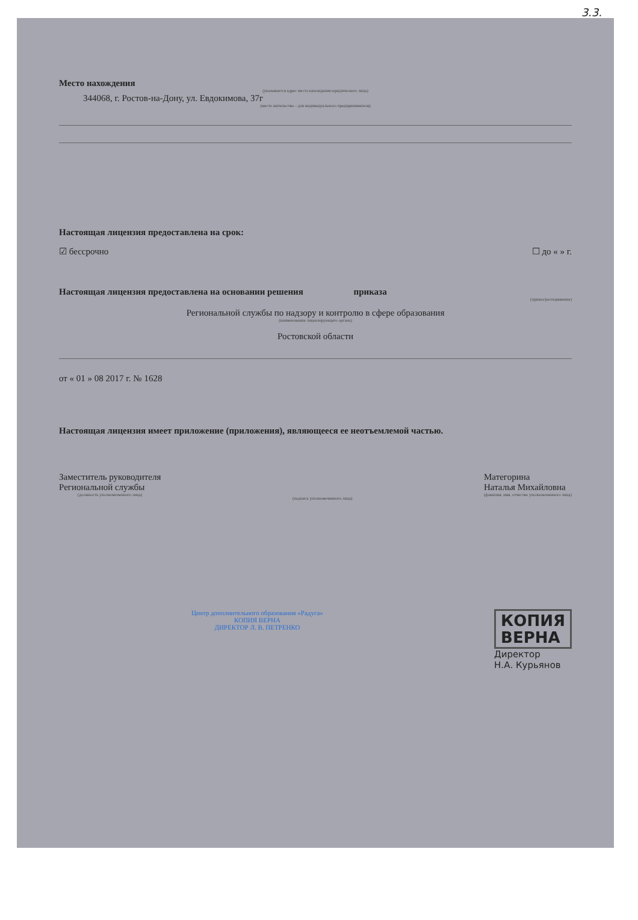3.3.
Место нахождения
(указывается адрес места нахождения юридического лица)
344068, г. Ростов-на-Дону, ул. Евдокимова, 37г
(место жительства – для индивидуального предпринимателя)
Настоящая лицензия предоставлена на срок:
☑ бессрочно ☐ до « » г.
Настоящая лицензия предоставлена на основании решения приказа
(приказ/распоряжение)
Региональной службы по надзору и контролю в сфере образования
(наименование лицензирующего органа)
Ростовской области
от « 01 » 08 2017 г. № 1628
Настоящая лицензия имеет приложение (приложения), являющееся ее неотъемлемой частью.
Заместитель руководителя
Региональной службы
(должность уполномоченного лица)
(подпись уполномоченного лица)
Матегорина
Наталья Михайловна
(фамилия, имя, отчество уполномоченного лица)
Центр дополнительного образования «Радуга»
КОПИЯ ВЕРНА
ДИРЕКТОР Л. В. ПЕТРЕНКО
КОПИЯ
ВЕРНА
Директор
Н.А. Курьянов